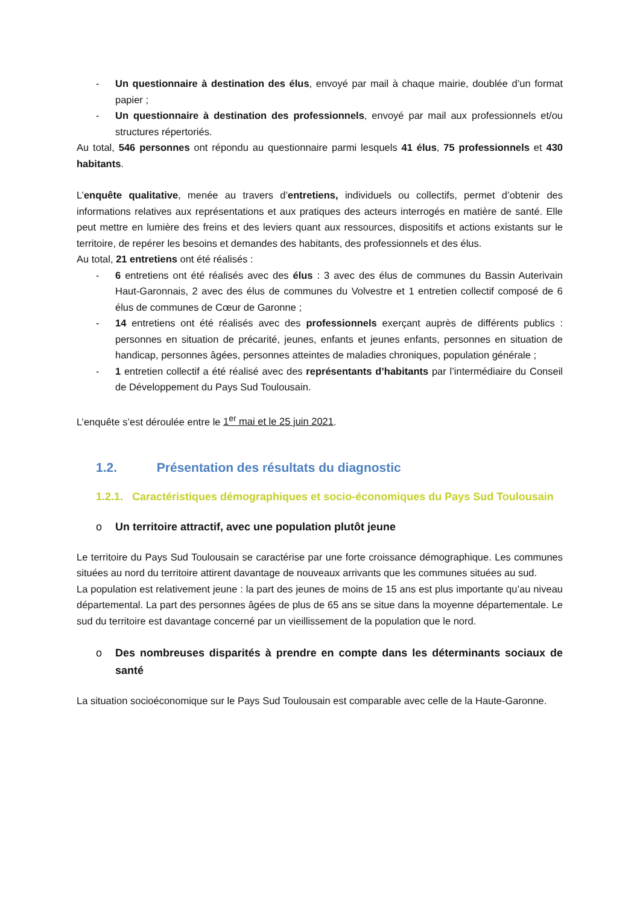- Un questionnaire à destination des élus, envoyé par mail à chaque mairie, doublée d’un format papier ;
- Un questionnaire à destination des professionnels, envoyé par mail aux professionnels et/ou structures répertoriés.
Au total, 546 personnes ont répondu au questionnaire parmi lesquels 41 élus, 75 professionnels et 430 habitants.
L’enquête qualitative, menée au travers d’entretiens, individuels ou collectifs, permet d’obtenir des informations relatives aux représentations et aux pratiques des acteurs interrogés en matière de santé. Elle peut mettre en lumière des freins et des leviers quant aux ressources, dispositifs et actions existants sur le territoire, de repérer les besoins et demandes des habitants, des professionnels et des élus.
Au total, 21 entretiens ont été réalisés :
- 6 entretiens ont été réalisés avec des élus : 3 avec des élus de communes du Bassin Auterivain Haut-Garonnais, 2 avec des élus de communes du Volvestre et 1 entretien collectif composé de 6 élus de communes de Cœur de Garonne ;
- 14 entretiens ont été réalisés avec des professionnels exerçant auprès de différents publics : personnes en situation de précarité, jeunes, enfants et jeunes enfants, personnes en situation de handicap, personnes âgées, personnes atteintes de maladies chroniques, population générale ;
- 1 entretien collectif a été réalisé avec des représentants d’habitants par l’intermédiaire du Conseil de Développement du Pays Sud Toulousain.
L’enquête s’est déroulée entre le 1<sup>er</sup> mai et le 25 juin 2021.
1.2. Présentation des résultats du diagnostic
1.2.1. Caractéristiques démographiques et socio-économiques du Pays Sud Toulousain
o Un territoire attractif, avec une population plutôt jeune
Le territoire du Pays Sud Toulousain se caractérise par une forte croissance démographique. Les communes situées au nord du territoire attirent davantage de nouveaux arrivants que les communes situées au sud.
La population est relativement jeune : la part des jeunes de moins de 15 ans est plus importante qu’au niveau départemental. La part des personnes âgées de plus de 65 ans se situe dans la moyenne départementale. Le sud du territoire est davantage concerné par un vieillissement de la population que le nord.
o Des nombreuses disparités à prendre en compte dans les déterminants sociaux de santé
La situation socioéconomique sur le Pays Sud Toulousain est comparable avec celle de la Haute-Garonne.